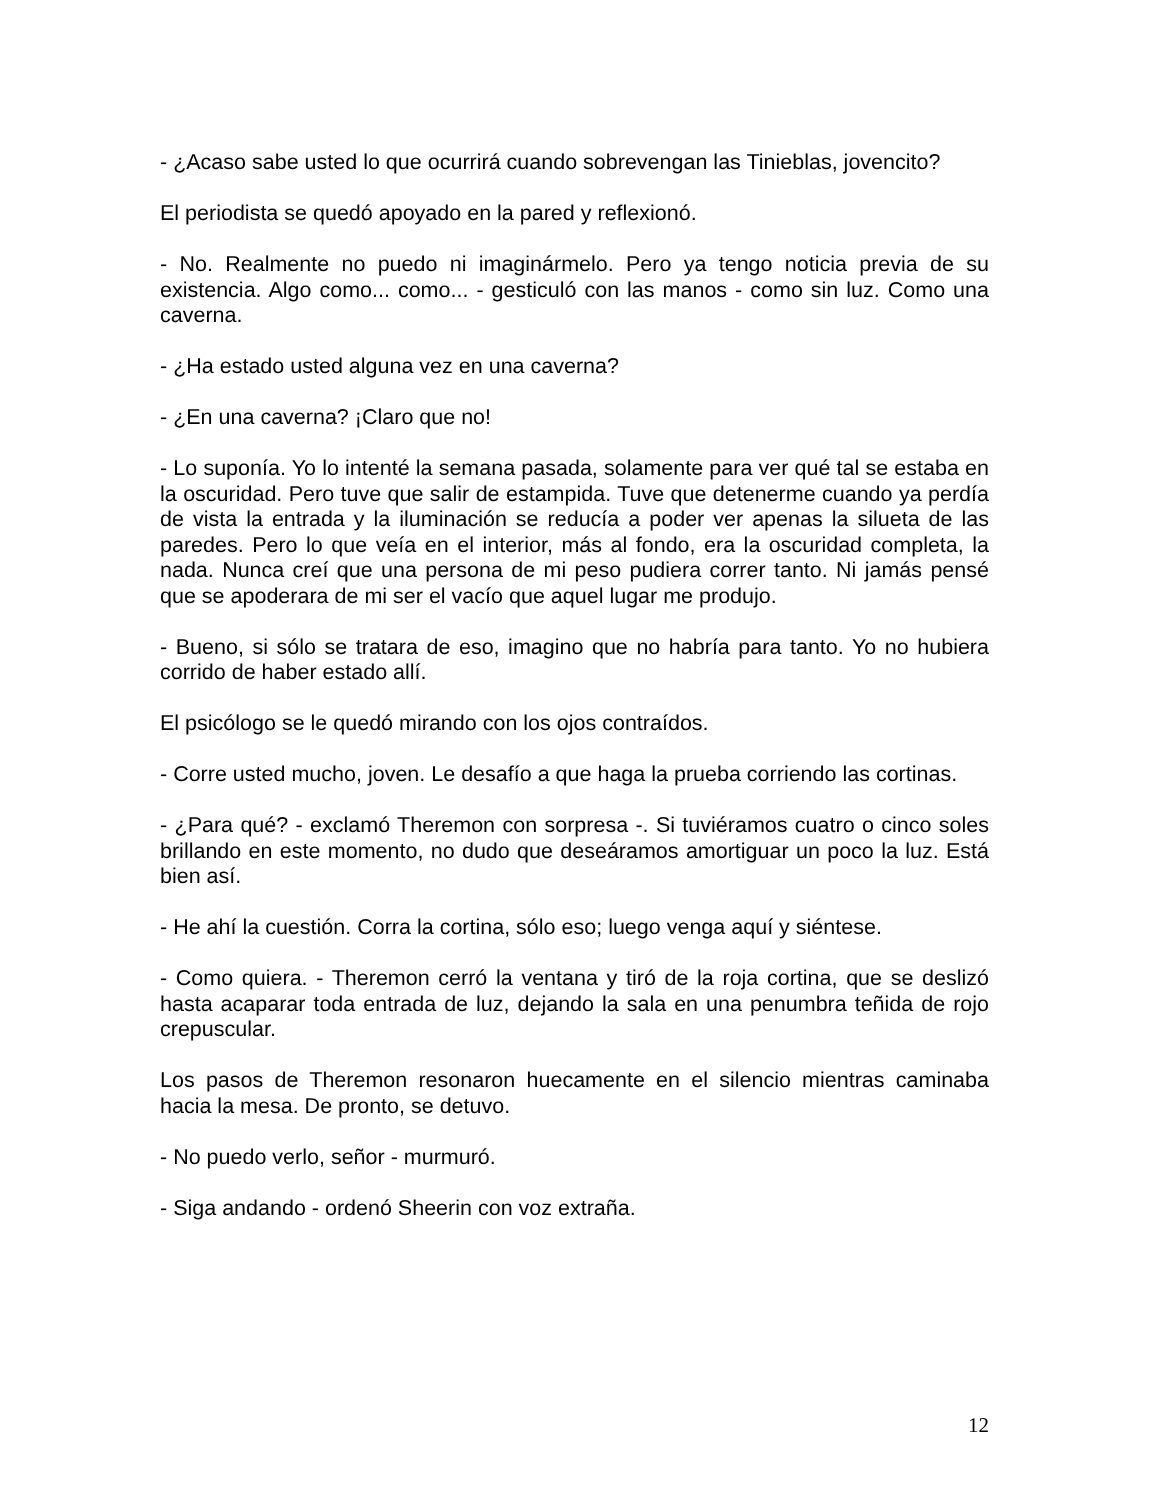- ¿Acaso sabe usted lo que ocurrirá cuando sobrevengan las Tinieblas, jovencito?
El periodista se quedó apoyado en la pared y reflexionó.
- No. Realmente no puedo ni imaginármelo. Pero ya tengo noticia previa de su existencia. Algo como... como... - gesticuló con las manos - como sin luz. Como una caverna.
- ¿Ha estado usted alguna vez en una caverna?
- ¿En una caverna? ¡Claro que no!
- Lo suponía. Yo lo intenté la semana pasada, solamente para ver qué tal se estaba en la oscuridad. Pero tuve que salir de estampida. Tuve que detenerme cuando ya perdía de vista la entrada y la iluminación se reducía a poder ver apenas la silueta de las paredes. Pero lo que veía en el interior, más al fondo, era la oscuridad completa, la nada. Nunca creí que una persona de mi peso pudiera correr tanto. Ni jamás pensé que se apoderara de mi ser el vacío que aquel lugar me produjo.
- Bueno, si sólo se tratara de eso, imagino que no habría para tanto. Yo no hubiera corrido de haber estado allí.
El psicólogo se le quedó mirando con los ojos contraídos.
- Corre usted mucho, joven. Le desafío a que haga la prueba corriendo las cortinas.
- ¿Para qué? - exclamó Theremon con sorpresa -. Si tuviéramos cuatro o cinco soles brillando en este momento, no dudo que deseáramos amortiguar un poco la luz. Está bien así.
- He ahí la cuestión. Corra la cortina, sólo eso; luego venga aquí y siéntese.
- Como quiera. - Theremon cerró la ventana y tiró de la roja cortina, que se deslizó hasta acaparar toda entrada de luz, dejando la sala en una penumbra teñida de rojo crepuscular.
Los pasos de Theremon resonaron huecamente en el silencio mientras caminaba hacia la mesa. De pronto, se detuvo.
- No puedo verlo, señor - murmuró.
- Siga andando - ordenó Sheerin con voz extraña.
12